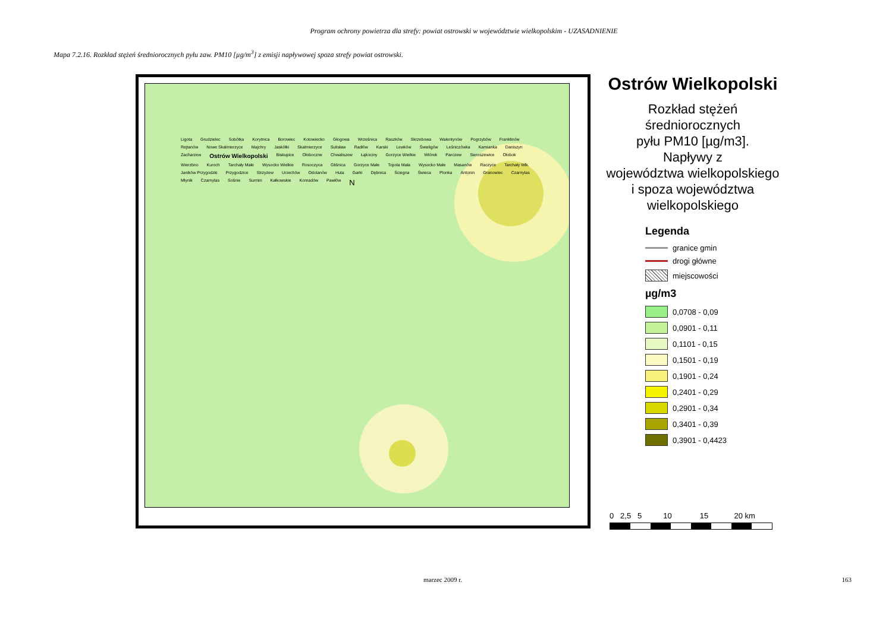Program ochrony powietrza dla strefy: powiat ostrowski w województwie wielkopolskim - UZASADNIENIE
Mapa 7.2.16. Rozkład stężeń średniorocznych pyłu zaw. PM10 [µg/m<sup>3</sup>] z emisji napływowej spoza strefy powiat ostrowski.
Ligota Grudzielec Sobótka Korytnica Borowiec Kotowiecko Głogowa Wrześnica Raszków Skrzebowa Walentynów Pogrzybów Franklinów Rejtanów Nowe Skalmierzyce Majchry Jaskółki Skalmierzyce Sulisław Radłów Karski Lewków Świeligów Leśniczówka Kamianka Daniszyn Zacharzew Ostrów Wielkopolski Biskupice Ołoboczne Chwaliszew Łąkociny Gorzyce Wielkie Wtórek Parczew Sieroszewice Ołobok Wierzbno Kuroch Tarchały Małe Wysocko Wielkie Rosoczyca Gliśnica Gorzyce Małe Topola Mała Wysocko Małe Masanów Raczyce Tarchały Wlk. Janików Przygodzki Przygodzice Strzyżew Uciechów Odolanów Huta Garki Dębnica Ściegna Świeca Plonka Antonin Granowiec Czarnylas Młynik Czarnylas Sośnie Surmin Kałkowskie Konradów Pawłów N
Ostrów Wielkopolski
Rozkład stężeń
średniorocznych
pyłu PM10 [µg/m3].
Napływy z
województwa wielkopolskiego
i spoza województwa
wielkopolskiego
Legenda
granice gmin
drogi główne
miejscowości
µg/m3
0,0708 - 0,09
0,0901 - 0,11
0,1101 - 0,15
0,1501 - 0,19
0,1901 - 0,24
0,2401 - 0,29
0,2901 - 0,34
0,3401 - 0,39
0,3901 - 0,4423
0 2,5 5 10 15 20 km
marzec 2009 r. 163